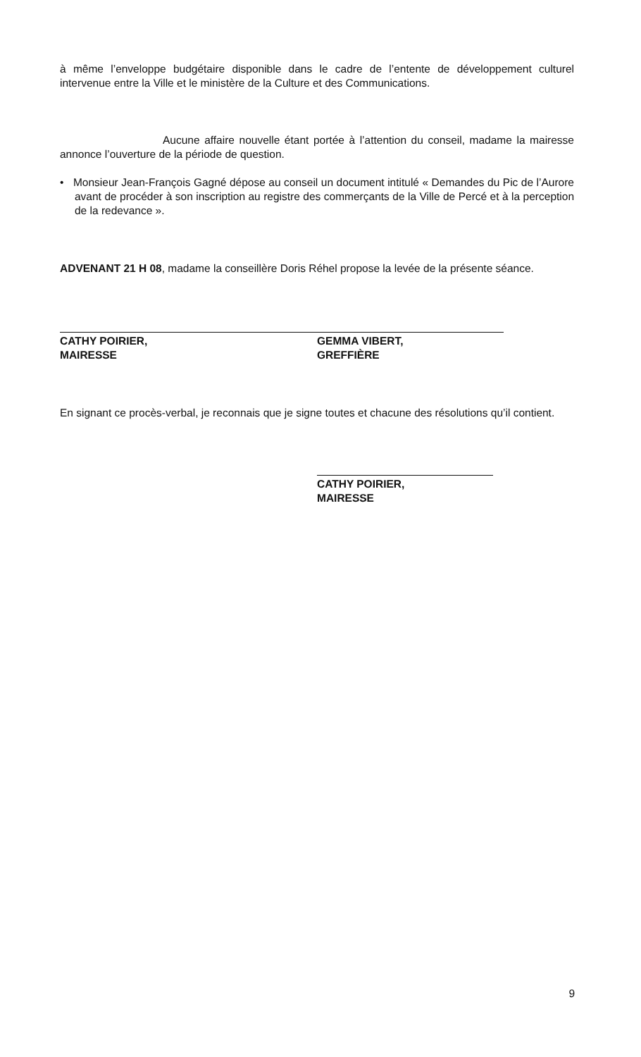à même l’enveloppe budgétaire disponible dans le cadre de l’entente de développement culturel intervenue entre la Ville et le ministère de la Culture et des Communications.
Aucune affaire nouvelle étant portée à l’attention du conseil, madame la mairesse annonce l’ouverture de la période de question.
• Monsieur Jean-François Gagné dépose au conseil un document intitulé « Demandes du Pic de l’Aurore avant de procéder à son inscription au registre des commerçants de la Ville de Percé et à la perception de la redevance ».
ADVENANT 21 H 08, madame la conseillère Doris Réhel propose la levée de la présente séance.
CATHY POIRIER,
MAIRESSE
GEMMA VIBERT,
GREFFIÈRE
En signant ce procès-verbal, je reconnais que je signe toutes et chacune des résolutions qu’il contient.
CATHY POIRIER,
MAIRESSE
9